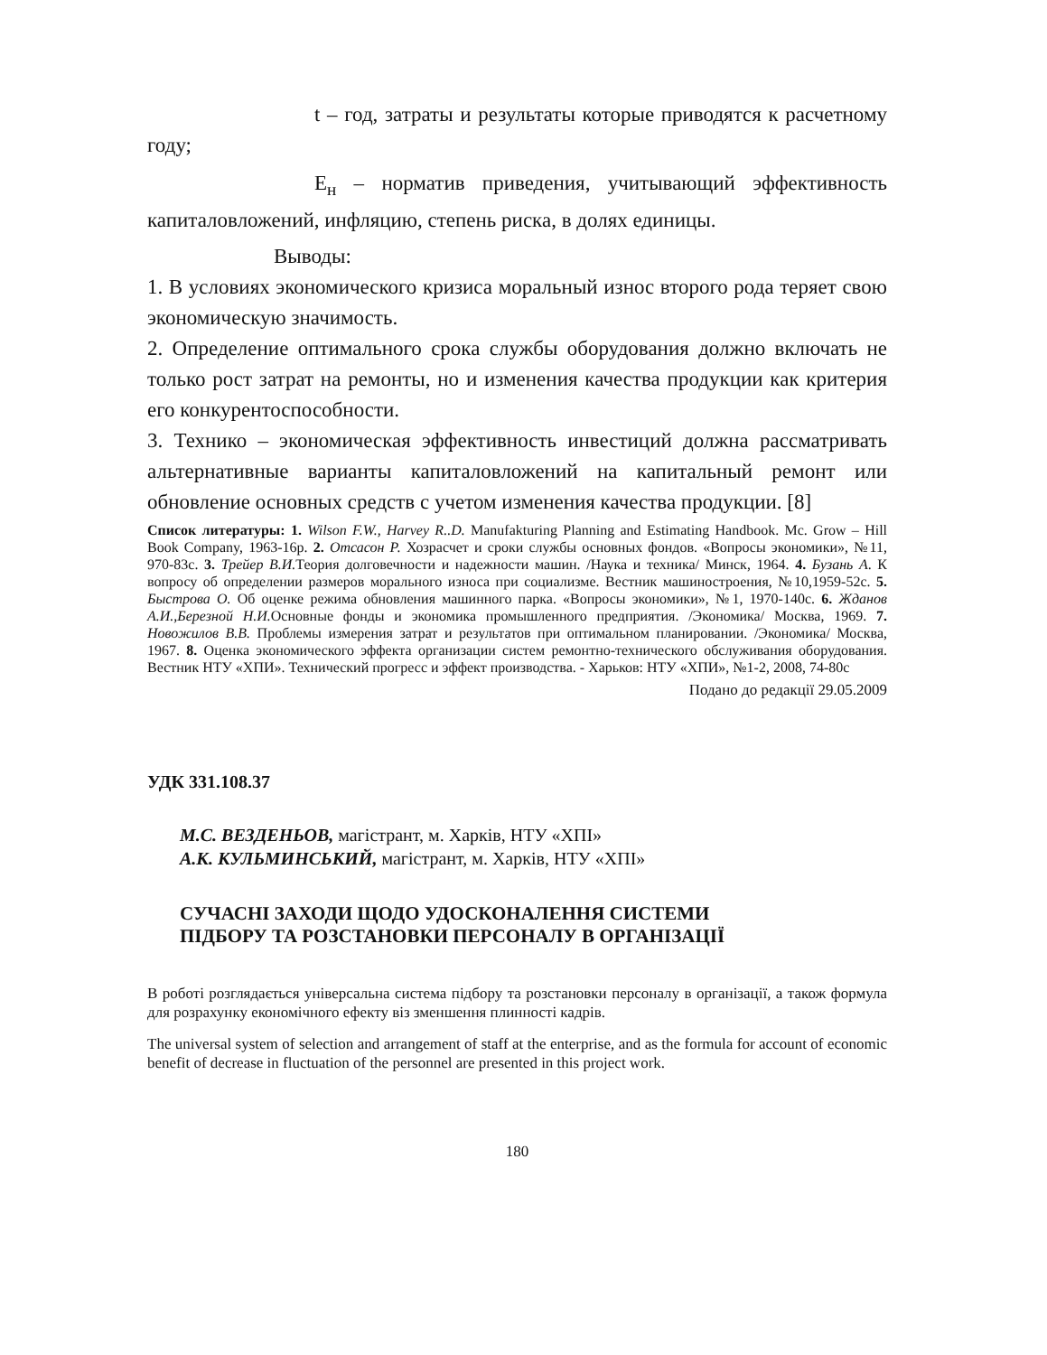t – год, затраты и результаты которые приводятся к расчетному году;
Е<sub>н</sub> – норматив приведения, учитывающий эффективность капиталовложений, инфляцию, степень риска, в долях единицы.
Выводы:
1. В условиях экономического кризиса моральный износ второго рода теряет свою экономическую значимость.
2. Определение оптимального срока службы оборудования должно включать не только рост затрат на ремонты, но и изменения качества продукции как критерия его конкурентоспособности.
3. Технико – экономическая эффективность инвестиций должна рассматривать альтернативные варианты капиталовложений на капитальный ремонт или обновление основных средств с учетом изменения качества продукции. [8]
Список литературы: 1. Wilson F.W., Harvey R..D. Manufakturing Planning and Estimating Handbook. Mc. Grow – Hill Book Company, 1963-16p. 2. Отсасон Р. Хозрасчет и сроки службы основных фондов. «Вопросы экономики», №11, 970-83с. 3. Трейер В.И. Теория долговечности и надежности машин. /Наука и техника/ Минск, 1964. 4. Бузань А. К вопросу об определении размеров морального износа при социализме. Вестник машиностроения, №10,1959-52с. 5. Быстрова О. Об оценке режима обновления машинного парка. «Вопросы экономики», №1, 1970-140с. 6. Жданов А.И.,Березной Н.И. Основные фонды и экономика промышленного предприятия. /Экономика/ Москва, 1969. 7. Новожилов В.В. Проблемы измерения затрат и результатов при оптимальном планировании. /Экономика/ Москва, 1967. 8. Оценка экономического эффекта организации систем ремонтно-технического обслуживания оборудования. Вестник НТУ «ХПИ». Технический прогресс и эффект производства. - Харьков: НТУ «ХПИ», №1-2, 2008, 74-80с
Подано до редакції 29.05.2009
УДК 331.108.37
М.С. ВЕЗДЕНЬОВ, магістрант, м. Харків, НТУ «ХПІ»
А.К. КУЛЬМИНСЬКИЙ, магістрант, м. Харків, НТУ «ХПІ»
СУЧАСНІ ЗАХОДИ ЩОДО УДОСКОНАЛЕННЯ СИСТЕМИ
ПІДБОРУ ТА РОЗСТАНОВКИ ПЕРСОНАЛУ В ОРГАНІЗАЦІЇ
В роботі розглядається універсальна система підбору та розстановки персоналу в організації, а також формула для розрахунку економічного ефекту віз зменшення плинності кадрів.
The universal system of selection and arrangement of staff at the enterprise, and as the formula for account of economic benefit of decrease in fluctuation of the personnel are presented in this project work.
180